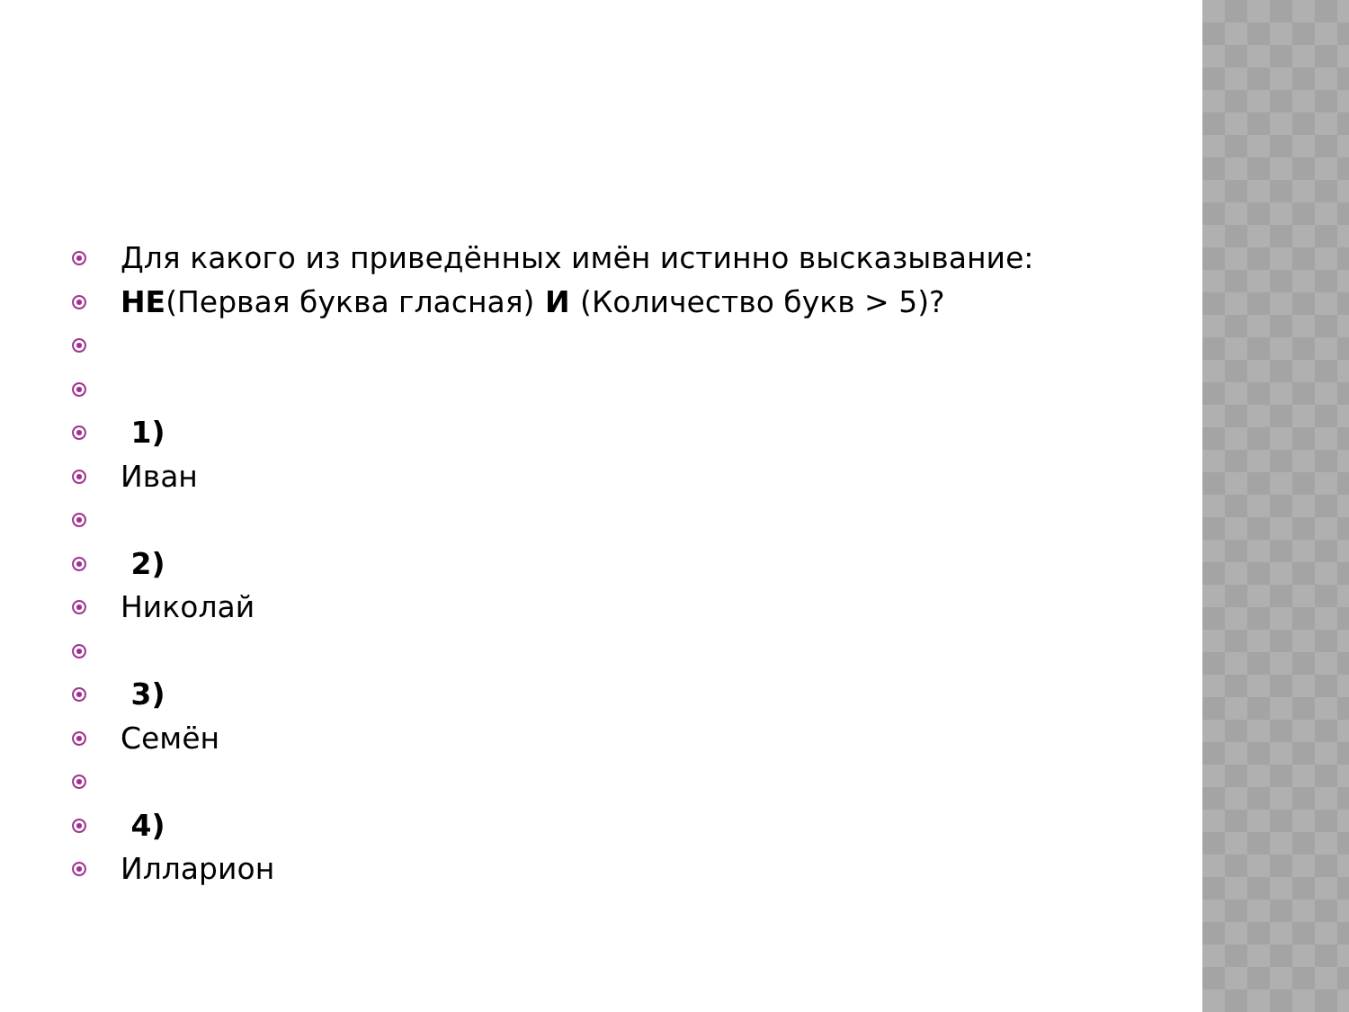Для какого из приведённых имён истинно высказывание:
НЕ (Первая буква гласная) И (Количество букв > 5)?
1)
Иван
2)
Николай
3)
Семён
4)
Илларион